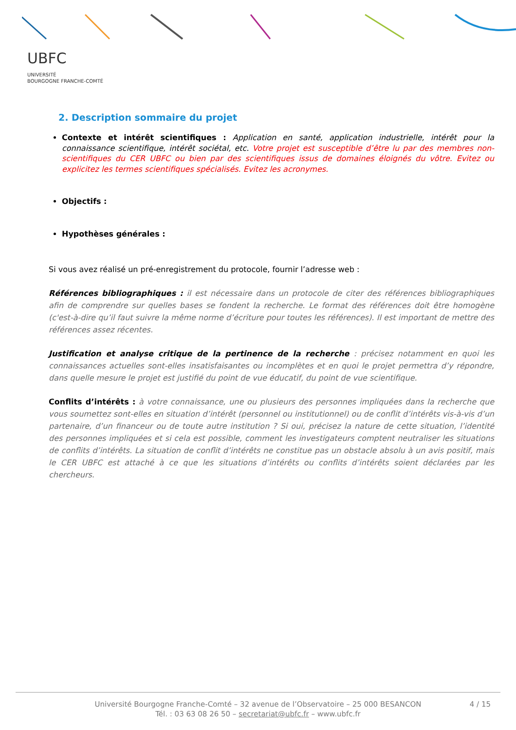UBFC
UNIVERSITÉ
BOURGOGNE FRANCHE-COMTÉ
2. Description sommaire du projet
Contexte et intérêt scientifiques : Application en santé, application industrielle, intérêt pour la connaissance scientifique, intérêt sociétal, etc. Votre projet est susceptible d’être lu par des membres non-scientifiques du CER UBFC ou bien par des scientifiques issus de domaines éloignés du vôtre. Evitez ou explicitez les termes scientifiques spécialisés. Evitez les acronymes.
Objectifs :
Hypothèses générales :
Si vous avez réalisé un pré-enregistrement du protocole, fournir l’adresse web :
Références bibliographiques : il est nécessaire dans un protocole de citer des références bibliographiques afin de comprendre sur quelles bases se fondent la recherche. Le format des références doit être homogène (c'est-à-dire qu’il faut suivre la même norme d’écriture pour toutes les références). Il est important de mettre des références assez récentes.
Justification et analyse critique de la pertinence de la recherche : précisez notamment en quoi les connaissances actuelles sont-elles insatisfaisantes ou incomplètes et en quoi le projet permettra d’y répondre, dans quelle mesure le projet est justifié du point de vue éducatif, du point de vue scientifique.
Conflits d’intérêts : à votre connaissance, une ou plusieurs des personnes impliquées dans la recherche que vous soumettez sont-elles en situation d’intérêt (personnel ou institutionnel) ou de conflit d’intérêts vis-à-vis d’un partenaire, d’un financeur ou de toute autre institution ? Si oui, précisez la nature de cette situation, l’identité des personnes impliquées et si cela est possible, comment les investigateurs comptent neutraliser les situations de conflits d’intérêts. La situation de conflit d’intérêts ne constitue pas un obstacle absolu à un avis positif, mais le CER UBFC est attaché à ce que les situations d’intérêts ou conflits d’intérêts soient déclarées par les chercheurs.
Université Bourgogne Franche-Comté – 32 avenue de l’Observatoire – 25 000 BESANCON
Tél. : 03 63 08 26 50 – secretariat@ubfc.fr – www.ubfc.fr
4 / 15